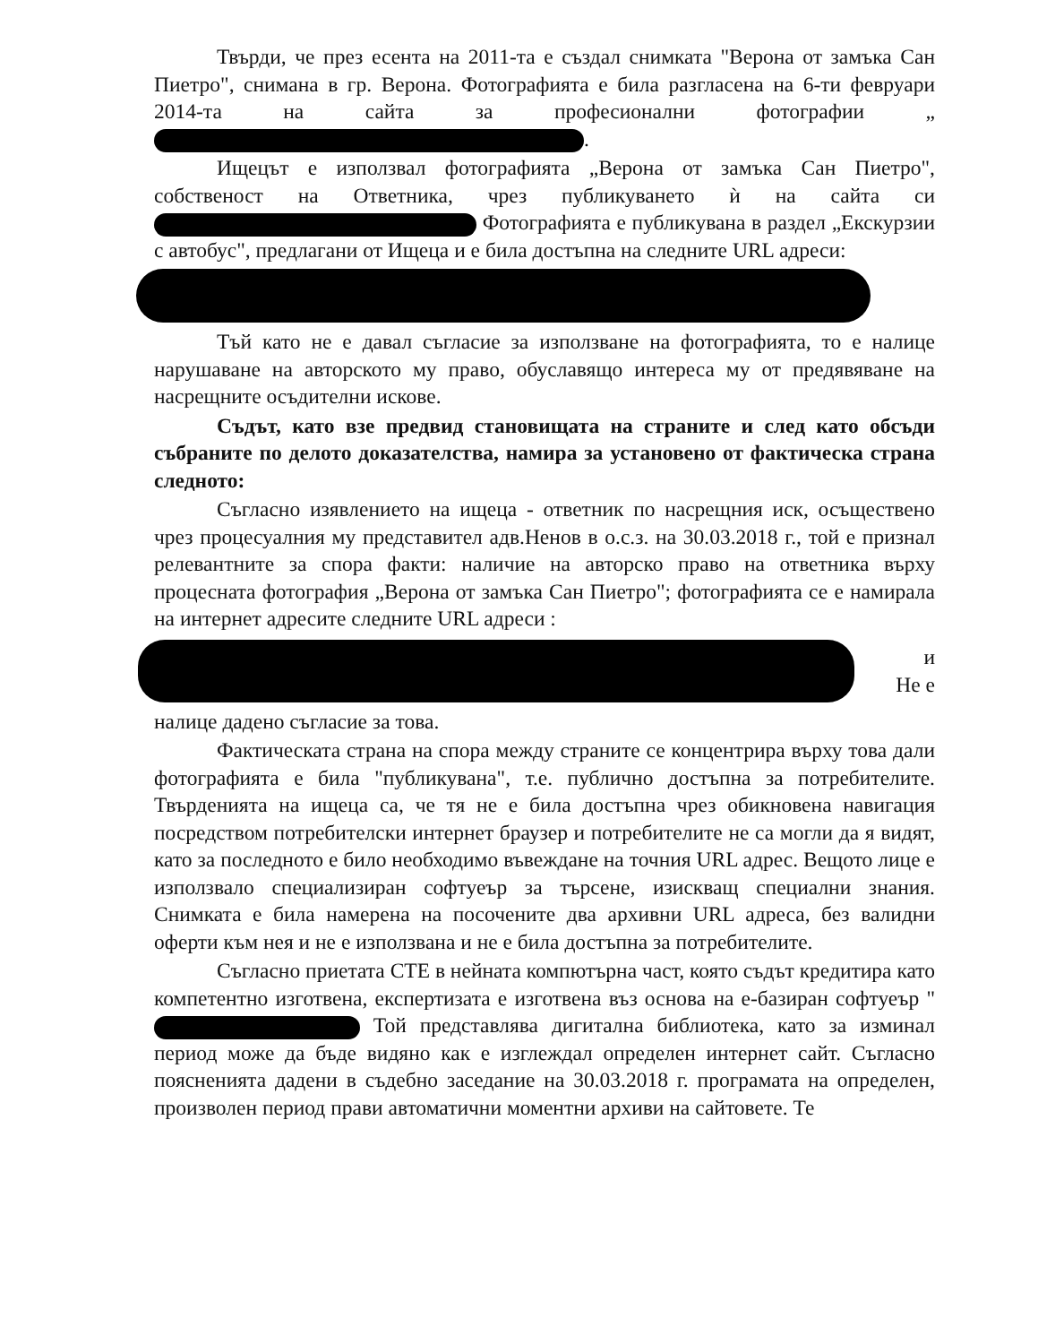Твърди, че през есента на 2011-та е създал снимката "Верона от замъка Сан Пиетро", снимана в гр. Верона. Фотографията е била разгласена на 6-ти февруари 2014-та на сайта за професионални фотографии „ .
Ищецът е използвал фотографията „Верона от замъка Сан Пиетро", собственост на Ответника, чрез публикуването ѝ на сайта си Фотографията е публикувана в раздел „Екскурзии с автобус", предлагани от Ищеца и е била достъпна на следните URL адреси:
Тъй като не е давал съгласие за използване на фотографията, то е налице нарушаване на авторското му право, обуславящо интереса му от предявяване на насрещните осъдителни искове.
Съдът, като взе предвид становищата на страните и след като обсъди събраните по делото доказателства, намира за установено от фактическа страна следното:
Съгласно изявлението на ищеца - ответник по насрещния иск, осъществено чрез процесуалния му представител адв.Ненов в о.с.з. на 30.03.2018 г., той е признал релевантните за спора факти: наличие на авторско право на ответника върху процесната фотография „Верона от замъка Сан Пиетро"; фотографията се е намирала на интернет адресите следните URL адреси :
и
Не е
налице дадено съгласие за това.
Фактическата страна на спора между страните се концентрира върху това дали фотографията е била "публикувана", т.е. публично достъпна за потребителите. Твърденията на ищеца са, че тя не е била достъпна чрез обикновена навигация посредством потребителски интернет браузер и потребителите не са могли да я видят, като за последното е било необходимо въвеждане на точния URL адрес. Вещото лице е използвало специализиран софтуеър за търсене, изискващ специални знания. Снимката е била намерена на посочените два архивни URL адреса, без валидни оферти към нея и не е използвана и не е била достъпна за потребителите.
Съгласно приетата СТЕ в нейната компютърна част, която съдът кредитира като компетентно изготвена, експертизата е изготвена въз основа на е-базиран софтуеър " Той представлява дигитална библиотека, като за изминал период може да бъде видяно как е изглеждал определен интернет сайт. Съгласно поясненията дадени в съдебно заседание на 30.03.2018 г. програмата на определен, произволен период прави автоматични моментни архиви на сайтовете. Те